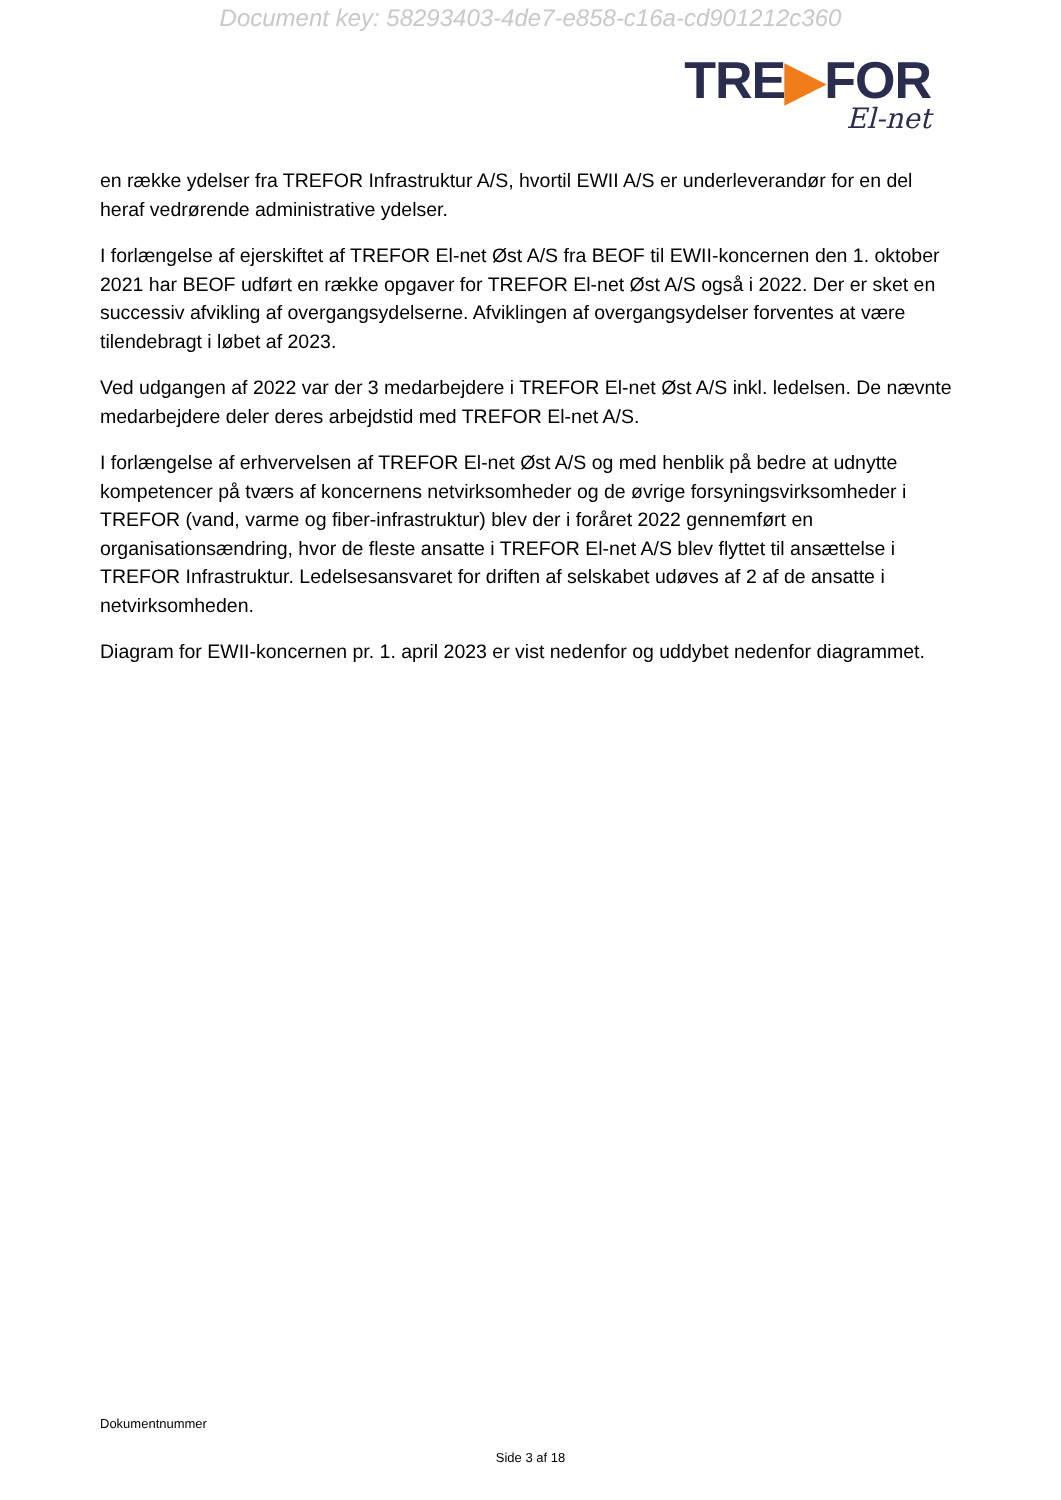Document key: 58293403-4de7-e858-c16a-cd901212c360
TRE▶FOR
El-net
en række ydelser fra TREFOR Infrastruktur A/S, hvortil EWII A/S er underleverandør for en del heraf vedrørende administrative ydelser.
I forlængelse af ejerskiftet af TREFOR El-net Øst A/S fra BEOF til EWII-koncernen den 1. oktober 2021 har BEOF udført en række opgaver for TREFOR El-net Øst A/S også i 2022. Der er sket en successiv afvikling af overgangsydelserne. Afviklingen af overgangsydelser forventes at være tilendebragt i løbet af 2023.
Ved udgangen af 2022 var der 3 medarbejdere i TREFOR El-net Øst A/S inkl. ledelsen. De nævnte medarbejdere deler deres arbejdstid med TREFOR El-net A/S.
I forlængelse af erhvervelsen af TREFOR El-net Øst A/S og med henblik på bedre at udnytte kompetencer på tværs af koncernens netvirksomheder og de øvrige forsyningsvirksomheder i TREFOR (vand, varme og fiber-infrastruktur) blev der i foråret 2022 gennemført en organisationsændring, hvor de fleste ansatte i TREFOR El-net A/S blev flyttet til ansættelse i TREFOR Infrastruktur. Ledelsesansvaret for driften af selskabet udøves af 2 af de ansatte i netvirksomheden.
Diagram for EWII-koncernen pr. 1. april 2023 er vist nedenfor og uddybet nedenfor diagrammet.
Dokumentnummer
Side 3 af 18